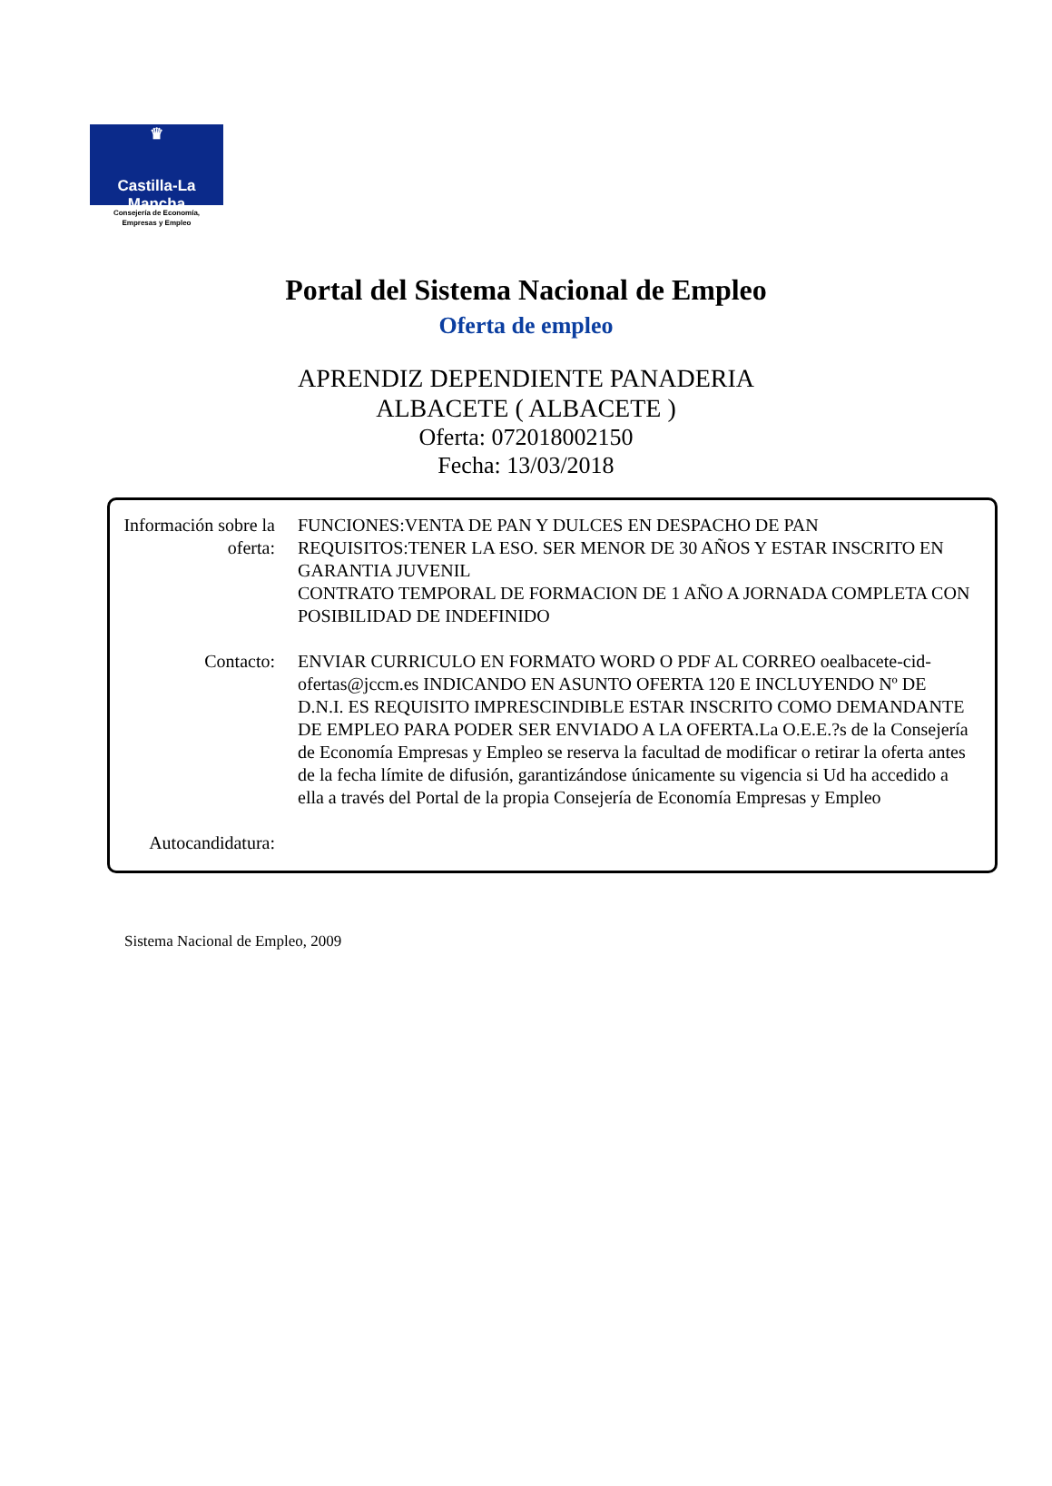♛
Castilla-La Mancha
Consejería de Economía,
Empresas y Empleo
Portal del Sistema Nacional de Empleo
Oferta de empleo
APRENDIZ DEPENDIENTE PANADERIA
ALBACETE ( ALBACETE )
Oferta: 072018002150
Fecha: 13/03/2018
Información sobre la oferta:
FUNCIONES:VENTA DE PAN Y DULCES EN DESPACHO DE PAN
REQUISITOS:TENER LA ESO. SER MENOR DE 30 AÑOS Y ESTAR INSCRITO EN GARANTIA JUVENIL
CONTRATO TEMPORAL DE FORMACION DE 1 AÑO A JORNADA COMPLETA CON POSIBILIDAD DE INDEFINIDO
Contacto: ENVIAR CURRICULO EN FORMATO WORD O PDF AL CORREO oealbacete-cid-ofertas@jccm.es INDICANDO EN ASUNTO OFERTA 120 E INCLUYENDO Nº DE D.N.I. ES REQUISITO IMPRESCINDIBLE ESTAR INSCRITO COMO DEMANDANTE DE EMPLEO PARA PODER SER ENVIADO A LA OFERTA.La O.E.E.?s de la Consejería de Economía Empresas y Empleo se reserva la facultad de modificar o retirar la oferta antes de la fecha límite de difusión, garantizándose únicamente su vigencia si Ud ha accedido a ella a través del Portal de la propia Consejería de Economía Empresas y Empleo
Autocandidatura:
Sistema Nacional de Empleo, 2009